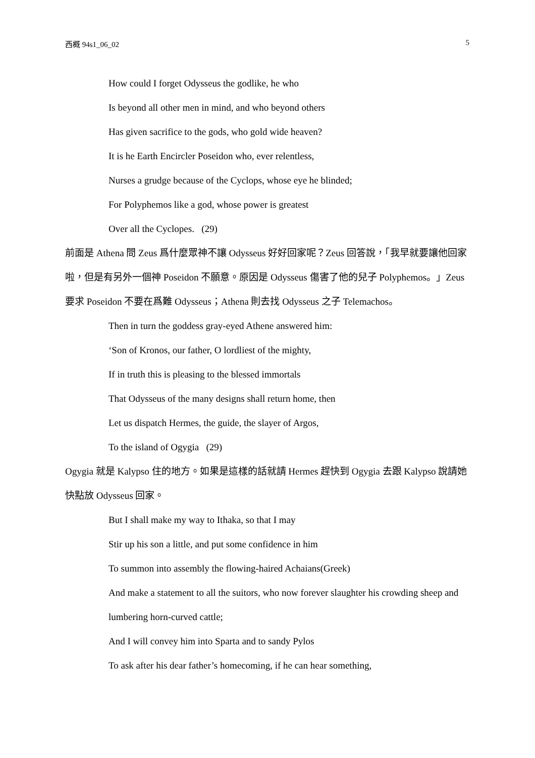西概 94s1_06_02 5
How could I forget Odysseus the godlike, he who
Is beyond all other men in mind, and who beyond others
Has given sacrifice to the gods, who gold wide heaven?
It is he Earth Encircler Poseidon who, ever relentless,
Nurses a grudge because of the Cyclops, whose eye he blinded;
For Polyphemos like a god, whose power is greatest
Over all the Cyclopes. (29)
前面是 Athena 問 Zeus 爲什麼眾神不讓 Odysseus 好好回家呢？Zeus 回答說，「我早就要讓他回家啦，但是有另外一個神 Poseidon 不願意。原因是 Odysseus 傷害了他的兒子 Polyphemos。」Zeus 要求 Poseidon 不要在爲難 Odysseus；Athena 則去找 Odysseus 之子 Telemachos。
Then in turn the goddess gray-eyed Athene answered him:
‘Son of Kronos, our father, O lordliest of the mighty,
If in truth this is pleasing to the blessed immortals
That Odysseus of the many designs shall return home, then
Let us dispatch Hermes, the guide, the slayer of Argos,
To the island of Ogygia (29)
Ogygia 就是 Kalypso 住的地方。如果是這樣的話就請 Hermes 趕快到 Ogygia 去跟 Kalypso 說請她快點放 Odysseus 回家。
But I shall make my way to Ithaka, so that I may
Stir up his son a little, and put some confidence in him
To summon into assembly the flowing-haired Achaians(Greek)
And make a statement to all the suitors, who now forever slaughter his crowding sheep and lumbering horn-curved cattle;
And I will convey him into Sparta and to sandy Pylos
To ask after his dear father’s homecoming, if he can hear something,